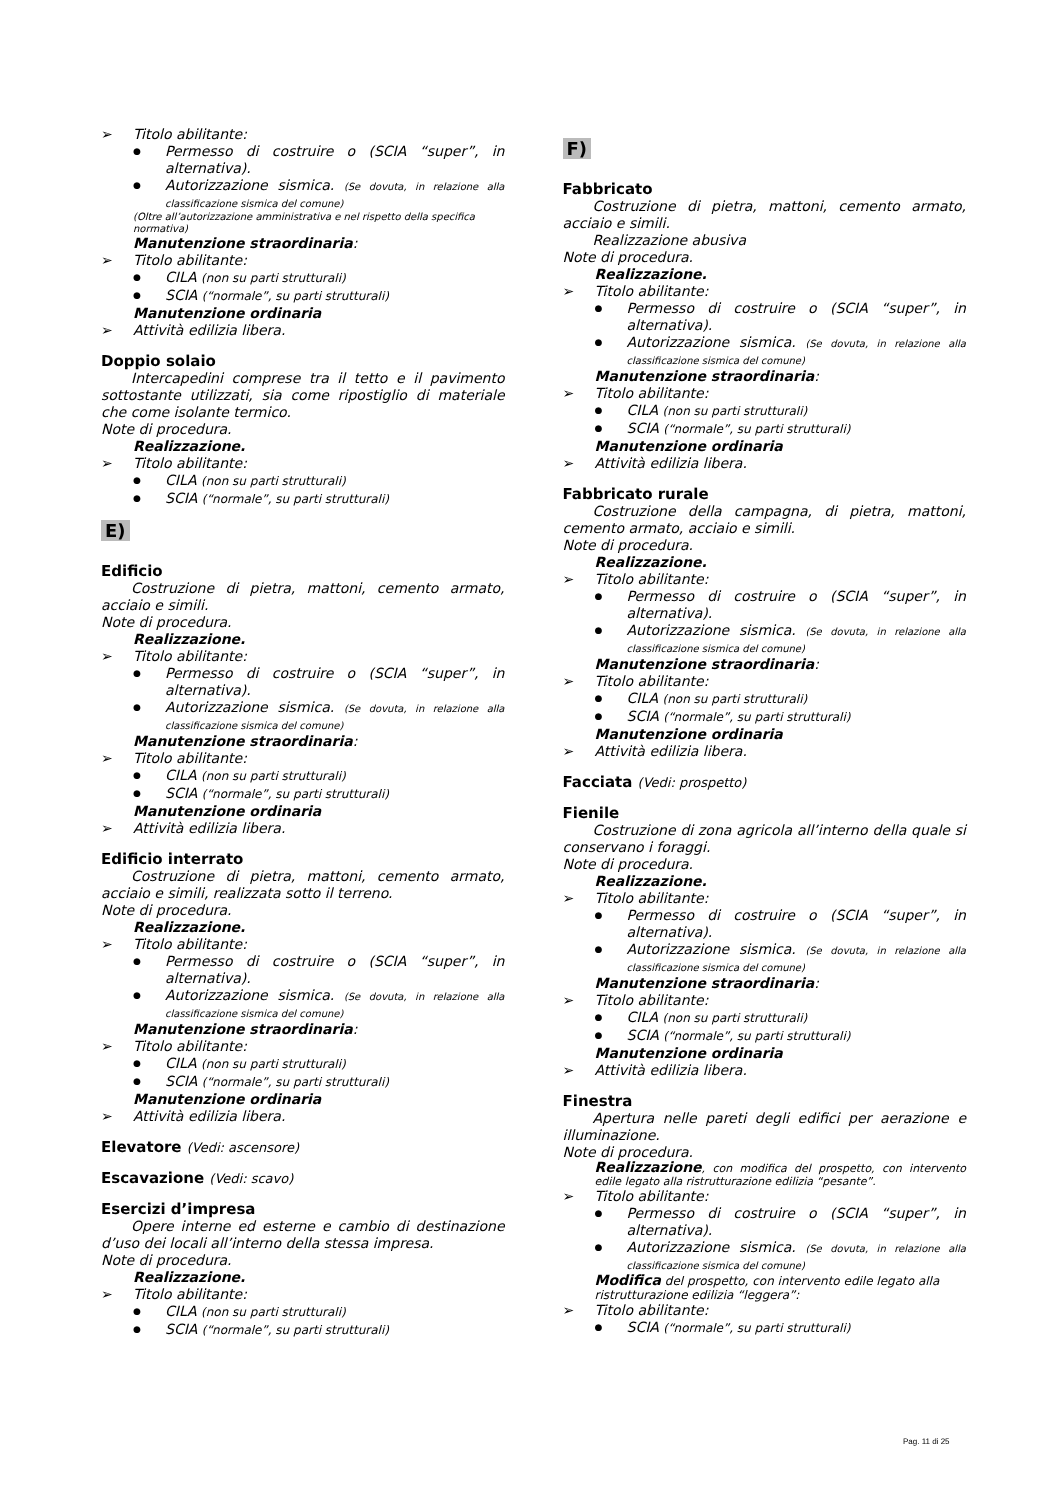Titolo abilitante:
Permesso di costruire o (SCIA “super”, in alternativa).
Autorizzazione sismica. (Se dovuta, in relazione alla classificazione sismica del comune)
(Oltre all’autorizzazione amministrativa e nel rispetto della specifica normativa)
Manutenzione straordinaria:
Titolo abilitante:
CILA (non su parti strutturali)
SCIA (“normale”, su parti strutturali)
Manutenzione ordinaria
Attività edilizia libera.
Doppio solaio
Intercapedini comprese tra il tetto e il pavimento sottostante utilizzati, sia come ripostiglio di materiale che come isolante termico.
Note di procedura.
Realizzazione.
Titolo abilitante:
CILA (non su parti strutturali)
SCIA (“normale”, su parti strutturali)
E)
Edificio
Costruzione di pietra, mattoni, cemento armato, acciaio e simili.
Note di procedura.
Realizzazione.
Titolo abilitante:
Permesso di costruire o (SCIA “super”, in alternativa).
Autorizzazione sismica. (Se dovuta, in relazione alla classificazione sismica del comune)
Manutenzione straordinaria:
Titolo abilitante:
CILA (non su parti strutturali)
SCIA (“normale”, su parti strutturali)
Manutenzione ordinaria
Attività edilizia libera.
Edificio interrato
Costruzione di pietra, mattoni, cemento armato, acciaio e simili, realizzata sotto il terreno.
Note di procedura.
Realizzazione.
Titolo abilitante:
Permesso di costruire o (SCIA “super”, in alternativa).
Autorizzazione sismica. (Se dovuta, in relazione alla classificazione sismica del comune)
Manutenzione straordinaria:
Titolo abilitante:
CILA (non su parti strutturali)
SCIA (“normale”, su parti strutturali)
Manutenzione ordinaria
Attività edilizia libera.
Elevatore (Vedi: ascensore)
Escavazione (Vedi: scavo)
Esercizi d’impresa
Opere interne ed esterne e cambio di destinazione d’uso dei locali all’interno della stessa impresa.
Note di procedura.
Realizzazione.
Titolo abilitante:
CILA (non su parti strutturali)
SCIA (“normale”, su parti strutturali)
F)
Fabbricato
Costruzione di pietra, mattoni, cemento armato, acciaio e simili.
Realizzazione abusiva
Note di procedura.
Realizzazione.
Titolo abilitante:
Permesso di costruire o (SCIA “super”, in alternativa).
Autorizzazione sismica. (Se dovuta, in relazione alla classificazione sismica del comune)
Manutenzione straordinaria:
Titolo abilitante:
CILA (non su parti strutturali)
SCIA (“normale”, su parti strutturali)
Manutenzione ordinaria
Attività edilizia libera.
Fabbricato rurale
Costruzione della campagna, di pietra, mattoni, cemento armato, acciaio e simili.
Note di procedura.
Realizzazione.
Titolo abilitante:
Permesso di costruire o (SCIA “super”, in alternativa).
Autorizzazione sismica. (Se dovuta, in relazione alla classificazione sismica del comune)
Manutenzione straordinaria:
Titolo abilitante:
CILA (non su parti strutturali)
SCIA (“normale”, su parti strutturali)
Manutenzione ordinaria
Attività edilizia libera.
Facciata (Vedi: prospetto)
Fienile
Costruzione di zona agricola all’interno della quale si conservano i foraggi.
Note di procedura.
Realizzazione.
Titolo abilitante:
Permesso di costruire o (SCIA “super”, in alternativa).
Autorizzazione sismica. (Se dovuta, in relazione alla classificazione sismica del comune)
Manutenzione straordinaria:
Titolo abilitante:
CILA (non su parti strutturali)
SCIA (“normale”, su parti strutturali)
Manutenzione ordinaria
Attività edilizia libera.
Finestra
Apertura nelle pareti degli edifici per aerazione e illuminazione.
Note di procedura.
Realizzazione, con modifica del prospetto, con intervento edile legato alla ristrutturazione edilizia “pesante”.
Titolo abilitante:
Permesso di costruire o (SCIA “super”, in alternativa).
Autorizzazione sismica. (Se dovuta, in relazione alla classificazione sismica del comune)
Modifica del prospetto, con intervento edile legato alla ristrutturazione edilizia “leggera”:
Titolo abilitante:
SCIA (“normale”, su parti strutturali)
Pag. 11 di 25